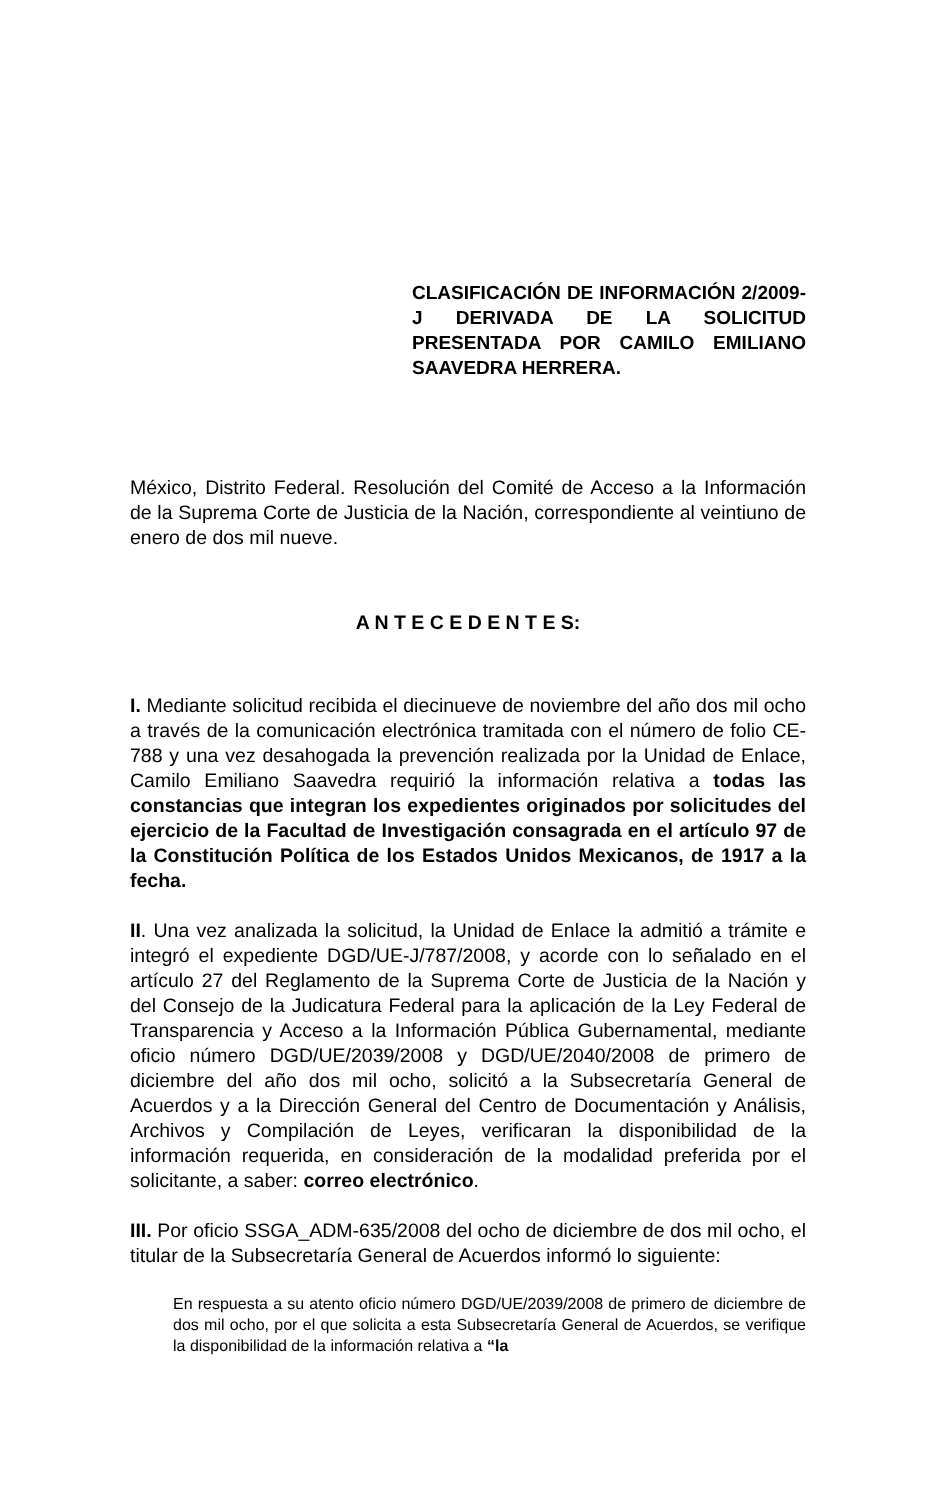CLASIFICACIÓN DE INFORMACIÓN 2/2009-J DERIVADA DE LA SOLICITUD PRESENTADA POR CAMILO EMILIANO SAAVEDRA HERRERA.
México, Distrito Federal. Resolución del Comité de Acceso a la Información de la Suprema Corte de Justicia de la Nación, correspondiente al veintiuno de enero de dos mil nueve.
A N T E C E D E N T E S:
I. Mediante solicitud recibida el diecinueve de noviembre del año dos mil ocho a través de la comunicación electrónica tramitada con el número de folio CE-788 y una vez desahogada la prevención realizada por la Unidad de Enlace, Camilo Emiliano Saavedra requirió la información relativa a todas las constancias que integran los expedientes originados por solicitudes del ejercicio de la Facultad de Investigación consagrada en el artículo 97 de la Constitución Política de los Estados Unidos Mexicanos, de 1917 a la fecha.
II. Una vez analizada la solicitud, la Unidad de Enlace la admitió a trámite e integró el expediente DGD/UE-J/787/2008, y acorde con lo señalado en el artículo 27 del Reglamento de la Suprema Corte de Justicia de la Nación y del Consejo de la Judicatura Federal para la aplicación de la Ley Federal de Transparencia y Acceso a la Información Pública Gubernamental, mediante oficio número DGD/UE/2039/2008 y DGD/UE/2040/2008 de primero de diciembre del año dos mil ocho, solicitó a la Subsecretaría General de Acuerdos y a la Dirección General del Centro de Documentación y Análisis, Archivos y Compilación de Leyes, verificaran la disponibilidad de la información requerida, en consideración de la modalidad preferida por el solicitante, a saber: correo electrónico.
III. Por oficio SSGA_ADM-635/2008 del ocho de diciembre de dos mil ocho, el titular de la Subsecretaría General de Acuerdos informó lo siguiente:
En respuesta a su atento oficio número DGD/UE/2039/2008 de primero de diciembre de dos mil ocho, por el que solicita a esta Subsecretaría General de Acuerdos, se verifique la disponibilidad de la información relativa a “la